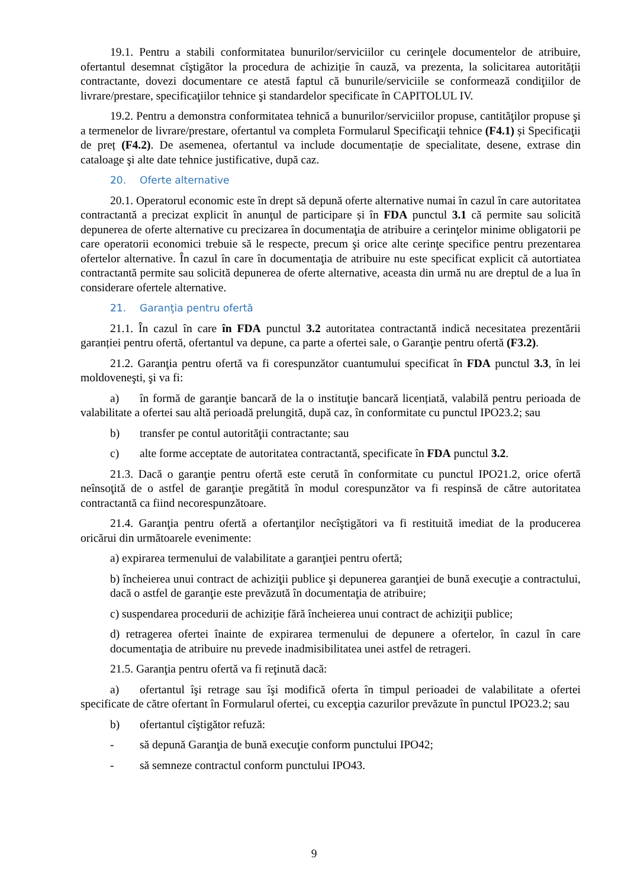19.1. Pentru a stabili conformitatea bunurilor/serviciilor cu cerinţele documentelor de atribuire, ofertantul desemnat cîştigător la procedura de achiziție în cauză, va prezenta, la solicitarea autorității contractante, dovezi documentare ce atestă faptul că bunurile/serviciile se conformează condiţiilor de livrare/prestare, specificaţiilor tehnice şi standardelor specificate în CAPITOLUL IV.
19.2. Pentru a demonstra conformitatea tehnică a bunurilor/serviciilor propuse, cantităţilor propuse şi a termenelor de livrare/prestare, ofertantul va completa Formularul Specificaţii tehnice (F4.1) și Specificaţii de preț (F4.2). De asemenea, ofertantul va include documentație de specialitate, desene, extrase din cataloage şi alte date tehnice justificative, după caz.
20. Oferte alternative
20.1. Operatorul economic este în drept să depună oferte alternative numai în cazul în care autoritatea contractantă a precizat explicit în anunţul de participare și în FDA punctul 3.1 că permite sau solicită depunerea de oferte alternative cu precizarea în documentaţia de atribuire a cerinţelor minime obligatorii pe care operatorii economici trebuie să le respecte, precum şi orice alte cerinţe specifice pentru prezentarea ofertelor alternative. În cazul în care în documentaţia de atribuire nu este specificat explicit că autortiatea contractantă permite sau solicită depunerea de oferte alternative, aceasta din urmă nu are dreptul de a lua în considerare ofertele alternative.
21. Garanţia pentru ofertă
21.1. În cazul în care în FDA punctul 3.2 autoritatea contractantă indică necesitatea prezentării garanției pentru ofertă, ofertantul va depune, ca parte a ofertei sale, o Garanţie pentru ofertă (F3.2).
21.2. Garanţia pentru ofertă va fi corespunzător cuantumului specificat în FDA punctul 3.3, în lei moldoveneşti, şi va fi:
a) în formă de garanţie bancară de la o instituţie bancară licențiată, valabilă pentru perioada de valabilitate a ofertei sau altă perioadă prelungită, după caz, în conformitate cu punctul IPO23.2; sau
b) transfer pe contul autorităţii contractante; sau
c) alte forme acceptate de autoritatea contractantă, specificate în FDA punctul 3.2.
21.3. Dacă o garanţie pentru ofertă este cerută în conformitate cu punctul IPO21.2, orice ofertă neînsoţită de o astfel de garanţie pregătită în modul corespunzător va fi respinsă de către autoritatea contractantă ca fiind necorespunzătoare.
21.4. Garanţia pentru ofertă a ofertanţilor necîştigători va fi restituită imediat de la producerea oricărui din următoarele evenimente:
a) expirarea termenului de valabilitate a garanţiei pentru ofertă;
b) încheierea unui contract de achiziţii publice şi depunerea garanţiei de bună execuţie a contractului, dacă o astfel de garanţie este prevăzută în documentaţia de atribuire;
c) suspendarea procedurii de achiziție fără încheierea unui contract de achiziţii publice;
d) retragerea ofertei înainte de expirarea termenului de depunere a ofertelor, în cazul în care documentaţia de atribuire nu prevede inadmisibilitatea unei astfel de retrageri.
21.5. Garanţia pentru ofertă va fi reţinută dacă:
a) ofertantul îşi retrage sau îşi modifică oferta în timpul perioadei de valabilitate a ofertei specificate de către ofertant în Formularul ofertei, cu excepţia cazurilor prevăzute în punctul IPO23.2; sau
b) ofertantul cîştigător refuză:
- să depună Garanţia de bună execuţie conform punctului IPO42;
- să semneze contractul conform punctului IPO43.
9